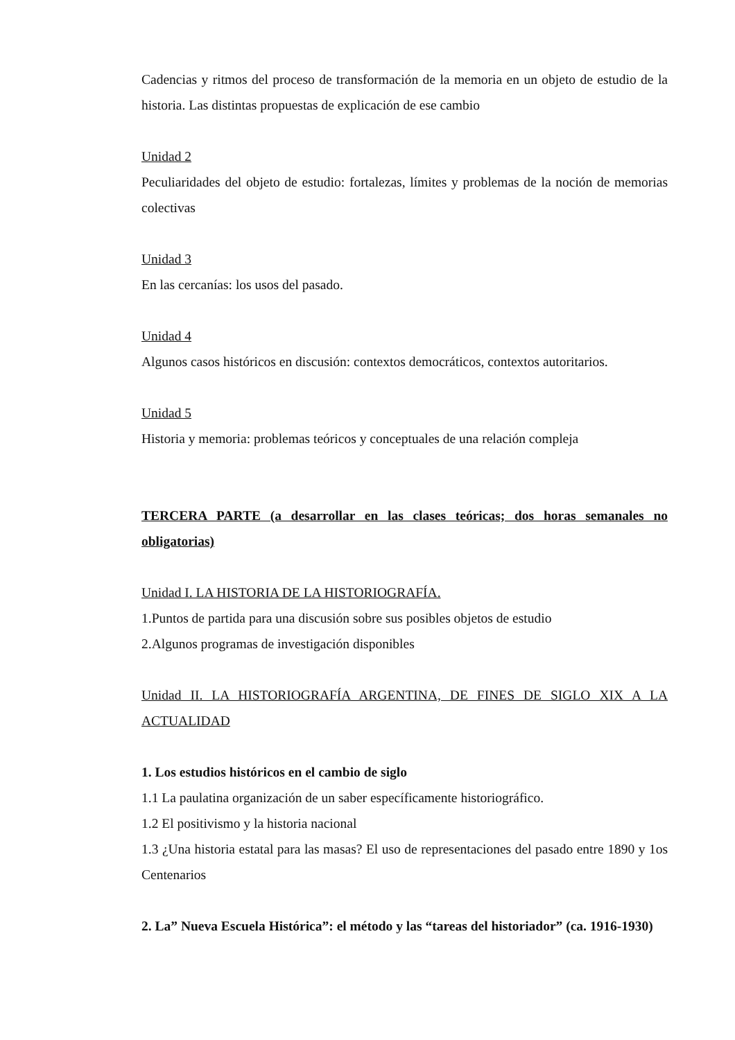Cadencias y ritmos del proceso de transformación de la memoria en un objeto de estudio de la historia. Las distintas propuestas de explicación de ese cambio
Unidad 2
Peculiaridades del objeto de estudio: fortalezas, límites y problemas de la noción de memorias colectivas
Unidad 3
En las cercanías: los usos del pasado.
Unidad 4
Algunos casos históricos en discusión: contextos democráticos, contextos autoritarios.
Unidad 5
Historia y memoria: problemas teóricos y conceptuales de una relación compleja
TERCERA PARTE (a desarrollar en las clases teóricas; dos horas semanales no obligatorias)
Unidad I. LA HISTORIA DE LA HISTORIOGRAFÍA.
1.Puntos de partida para una discusión sobre sus posibles objetos de estudio
2.Algunos programas de investigación disponibles
Unidad II. LA HISTORIOGRAFÍA ARGENTINA, DE FINES DE SIGLO XIX A LA ACTUALIDAD
1. Los estudios históricos en el cambio de siglo
1.1 La paulatina organización de un saber específicamente historiográfico.
1.2 El positivismo y la historia nacional
1.3 ¿Una historia estatal para las masas? El uso de representaciones del pasado entre 1890 y 1os Centenarios
2. La” Nueva Escuela Histórica”: el método y las “tareas del historiador” (ca. 1916-1930)